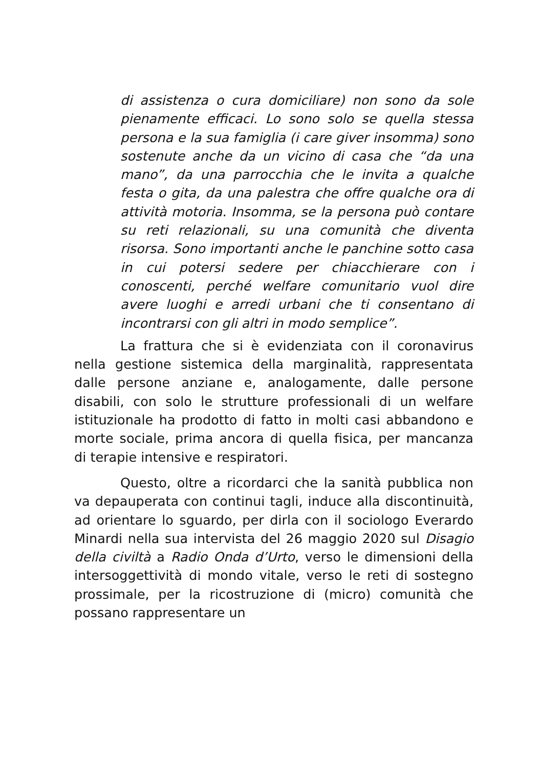di assistenza o cura domiciliare) non sono da sole pienamente efficaci. Lo sono solo se quella stessa persona e la sua famiglia (i care giver insomma) sono sostenute anche da un vicino di casa che “da una mano”, da una parrocchia che le invita a qualche festa o gita, da una palestra che offre qualche ora di attività motoria. Insomma, se la persona può contare su reti relazionali, su una comunità che diventa risorsa. Sono importanti anche le panchine sotto casa in cui potersi sedere per chiacchierare con i conoscenti, perché welfare comunitario vuol dire avere luoghi e arredi urbani che ti consentano di incontrarsi con gli altri in modo semplice”.
La frattura che si è evidenziata con il coronavirus nella gestione sistemica della marginalità, rappresentata dalle persone anziane e, analogamente, dalle persone disabili, con solo le strutture professionali di un welfare istituzionale ha prodotto di fatto in molti casi abbandono e morte sociale, prima ancora di quella fisica, per mancanza di terapie intensive e respiratori.
Questo, oltre a ricordarci che la sanità pubblica non va depauperata con continui tagli, induce alla discontinuità, ad orientare lo sguardo, per dirla con il sociologo Everardo Minardi nella sua intervista del 26 maggio 2020 sul Disagio della civiltà a Radio Onda d’Urto, verso le dimensioni della intersoggettività di mondo vitale, verso le reti di sostegno prossimale, per la ricostruzione di (micro) comunità che possano rappresentare un